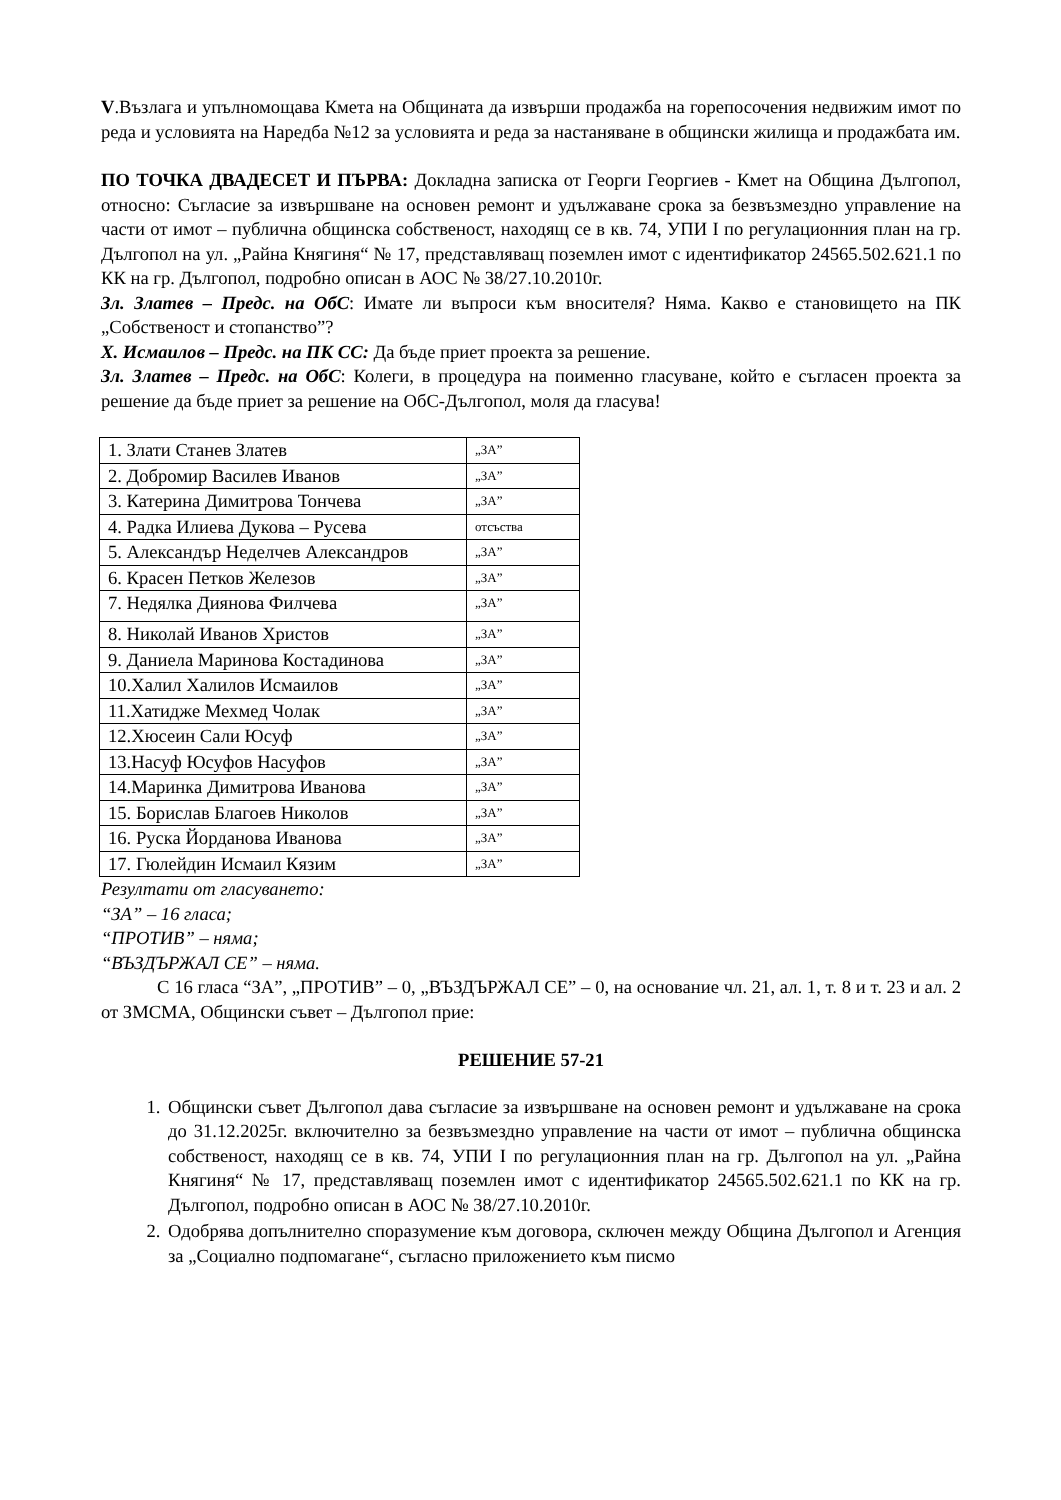V.Възлага и упълномощава Кмета на Общината да извърши продажба на горепосочения недвижим имот по реда и условията на Наредба №12 за условията и реда за настаняване в общински жилища и продажбата им.
ПО ТОЧКА ДВАДЕСЕТ И ПЪРВА: Докладна записка от Георги Георгиев - Кмет на Община Дългопол, относно: Съгласие за извършване на основен ремонт и удължаване срока за безвъзмездно управление на части от имот – публична общинска собственост, находящ се в кв. 74, УПИ I по регулационния план на гр. Дългопол на ул. „Райна Княгиня“ № 17, представляващ поземлен имот с идентификатор 24565.502.621.1 по КК на гр. Дългопол, подробно описан в АОС № 38/27.10.2010г.
Зл. Златев – Предс. на ОбС: Имате ли въпроси към вносителя? Няма. Какво е становището на ПК „Собственост и стопанство”?
Х. Исмаилов – Предс. на ПК СС: Да бъде приет проекта за решение.
Зл. Златев – Предс. на ОбС: Колеги, в процедура на поименно гласуване, който е съгласен проекта за решение да бъде приет за решение на ОбС-Дългопол, моля да гласува!
| 1. Злати Станев Златев | „ЗА” |
| 2. Добромир Василев Иванов | „ЗА” |
| 3. Катерина Димитрова Тончева | „ЗА” |
| 4. Радка Илиева Дукова – Русева | отсъства |
| 5. Александър Неделчев Александров | „ЗА” |
| 6. Красен Петков Железов | „ЗА” |
| 7. Недялка Диянова Филчева | „ЗА” |
| 8. Николай Иванов Христов | „ЗА” |
| 9. Даниела Маринова Костадинова | „ЗА” |
| 10.Халил Халилов Исмаилов | „ЗА” |
| 11.Хатидже Мехмед Чолак | „ЗА” |
| 12.Хюсеин Сали Юсуф | „ЗА” |
| 13.Насуф Юсуфов Насуфов | „ЗА” |
| 14.Маринка Димитрова Иванова | „ЗА” |
| 15. Борислав Благоев Николов | „ЗА” |
| 16. Руска Йорданова Иванова | „ЗА” |
| 17. Гюлейдин Исмаил Кязим | „ЗА” |
Резултати от гласуването:
“ЗА” – 16 гласа;
“ПРОТИВ” – няма;
“ВЪЗДЪРЖАЛ СЕ” – няма.
С 16 гласа “ЗА”, „ПРОТИВ” – 0, „ВЪЗДЪРЖАЛ СЕ” – 0, на основание чл. 21, ал. 1, т. 8 и т. 23 и ал. 2 от ЗМСМА, Общински съвет – Дългопол прие:
РЕШЕНИЕ 57-21
1. Общински съвет Дългопол дава съгласие за извършване на основен ремонт и удължаване на срока до 31.12.2025г. включително за безвъзмездно управление на части от имот – публична общинска собственост, находящ се в кв. 74, УПИ I по регулационния план на гр. Дългопол на ул. „Райна Княгиня“ № 17, представляващ поземлен имот с идентификатор 24565.502.621.1 по КК на гр. Дългопол, подробно описан в АОС № 38/27.10.2010г.
2. Одобрява допълнително споразумение към договора, сключен между Община Дългопол и Агенция за „Социално подпомагане“, съгласно приложението към писмо